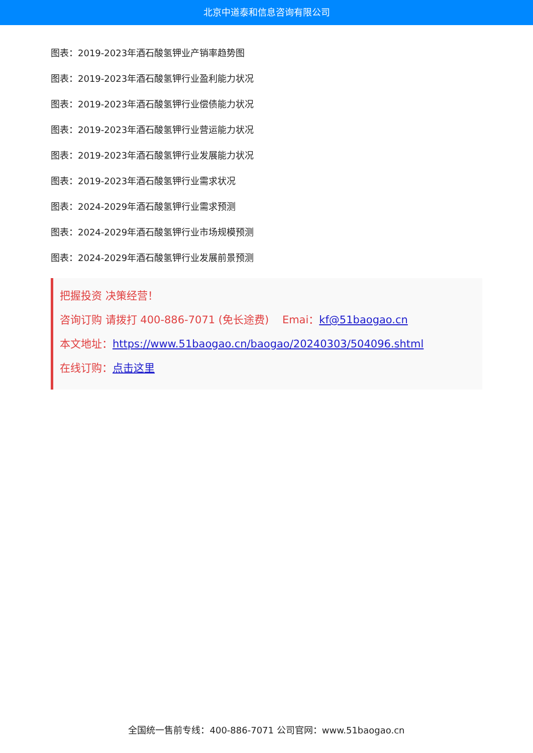北京中道泰和信息咨询有限公司
图表：2019-2023年酒石酸氢钾业产销率趋势图
图表：2019-2023年酒石酸氢钾行业盈利能力状况
图表：2019-2023年酒石酸氢钾行业偿债能力状况
图表：2019-2023年酒石酸氢钾行业营运能力状况
图表：2019-2023年酒石酸氢钾行业发展能力状况
图表：2019-2023年酒石酸氢钾行业需求状况
图表：2024-2029年酒石酸氢钾行业需求预测
图表：2024-2029年酒石酸氢钾行业市场规模预测
图表：2024-2029年酒石酸氢钾行业发展前景预测
把握投资 决策经营！
咨询订购 请拨打 400-886-7071 (免长途费) Emai：kf@51baogao.cn
本文地址：https://www.51baogao.cn/baogao/20240303/504096.shtml
在线订购：点击这里
全国统一售前专线：400-886-7071 公司官网：www.51baogao.cn